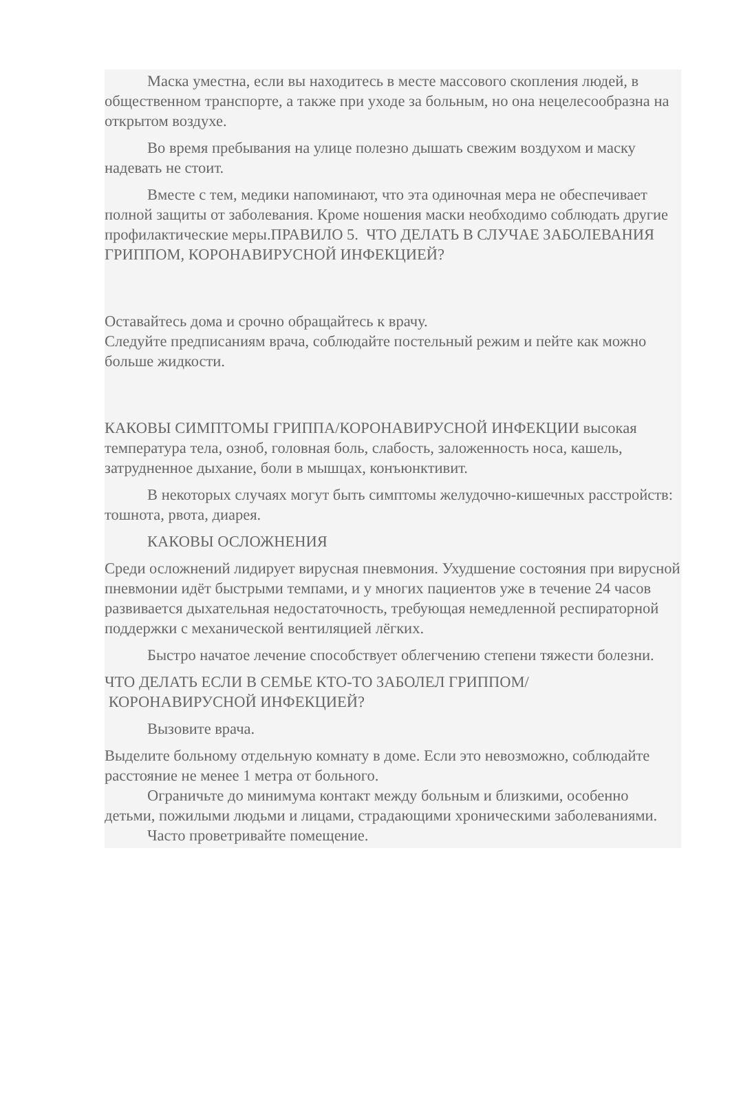Маска уместна, если вы находитесь в месте массового скопления людей, в общественном транспорте, а также при уходе за больным, но она нецелесообразна на открытом воздухе.
Во время пребывания на улице полезно дышать свежим воздухом и маску надевать не стоит.
Вместе с тем, медики напоминают, что эта одиночная мера не обеспечивает полной защиты от заболевания. Кроме ношения маски необходимо соблюдать другие профилактические меры.ПРАВИЛО 5. ЧТО ДЕЛАТЬ В СЛУЧАЕ ЗАБОЛЕВАНИЯ ГРИППОМ, КОРОНАВИРУСНОЙ ИНФЕКЦИЕЙ?
Оставайтесь дома и срочно обращайтесь к врачу.
Следуйте предписаниям врача, соблюдайте постельный режим и пейте как можно больше жидкости.
КАКОВЫ СИМПТОМЫ ГРИППА/КОРОНАВИРУСНОЙ ИНФЕКЦИИ высокая температура тела, озноб, головная боль, слабость, заложенность носа, кашель, затрудненное дыхание, боли в мышцах, конъюнктивит.
В некоторых случаях могут быть симптомы желудочно-кишечных расстройств: тошнота, рвота, диарея.
КАКОВЫ ОСЛОЖНЕНИЯ
Среди осложнений лидирует вирусная пневмония. Ухудшение состояния при вирусной пневмонии идёт быстрыми темпами, и у многих пациентов уже в течение 24 часов развивается дыхательная недостаточность, требующая немедленной респираторной поддержки с механической вентиляцией лёгких.
Быстро начатое лечение способствует облегчению степени тяжести болезни.
ЧТО ДЕЛАТЬ ЕСЛИ В СЕМЬЕ КТО-ТО ЗАБОЛЕЛ ГРИППОМ/
КОРОНАВИРУСНОЙ ИНФЕКЦИЕЙ?
Вызовите врача.
Выделите больному отдельную комнату в доме. Если это невозможно, соблюдайте расстояние не менее 1 метра от больного.
Ограничьте до минимума контакт между больным и близкими, особенно детьми, пожилыми людьми и лицами, страдающими хроническими заболеваниями.
Часто проветривайте помещение.